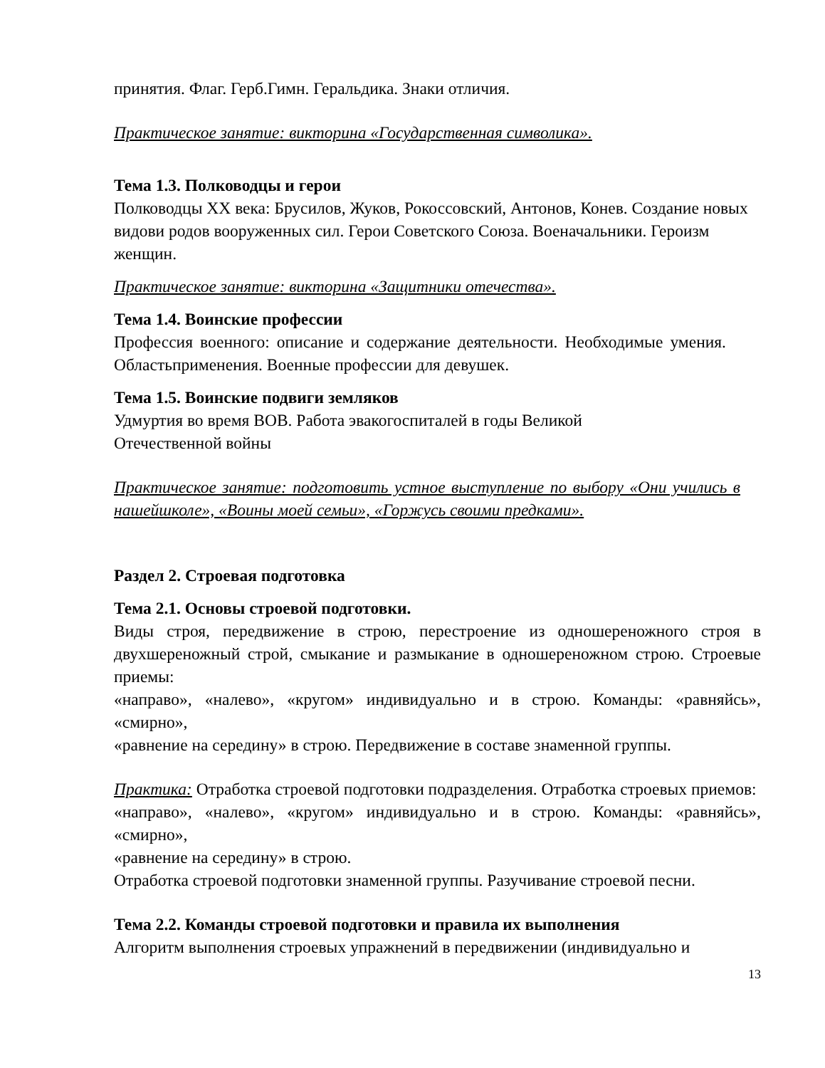принятия. Флаг. Герб.Гимн. Геральдика. Знаки отличия.
Практическое занятие: викторина «Государственная символика».
Тема 1.3. Полководцы и герои
Полководцы XX века: Брусилов, Жуков, Рокоссовский, Антонов, Конев. Создание новых видови родов вооруженных сил. Герои Советского Союза. Военачальники. Героизм женщин.
Практическое занятие: викторина «Защитники отечества».
Тема 1.4. Воинские профессии
Профессия военного: описание и содержание деятельности. Необходимые умения. Областьприменения. Военные профессии для девушек.
Тема 1.5. Воинские подвиги земляков
Удмуртия во время ВОВ. Работа эвакогоспиталей в годы Великой
Отечественной войны
Практическое занятие: подготовить устное выступление по выбору «Они учились в нашейшколе», «Воины моей семьи», «Горжусь своими предками».
Раздел 2. Строевая подготовка
Тема 2.1. Основы строевой подготовки.
Виды строя, передвижение в строю, перестроение из одношереножного строя в двухшереножный строй, смыкание и размыкание в одношереножном строю. Строевые приемы:
«направо», «налево», «кругом» индивидуально и в строю. Команды: «равняйсь», «смирно»,
«равнение на середину» в строю. Передвижение в составе знаменной группы.
Практика: Отработка строевой подготовки подразделения. Отработка строевых приемов:
«направо», «налево», «кругом» индивидуально и в строю. Команды: «равняйсь», «смирно»,
«равнение на середину» в строю.
Отработка строевой подготовки знаменной группы. Разучивание строевой песни.
Тема 2.2. Команды строевой подготовки и правила их выполнения
Алгоритм выполнения строевых упражнений в передвижении (индивидуально и
13